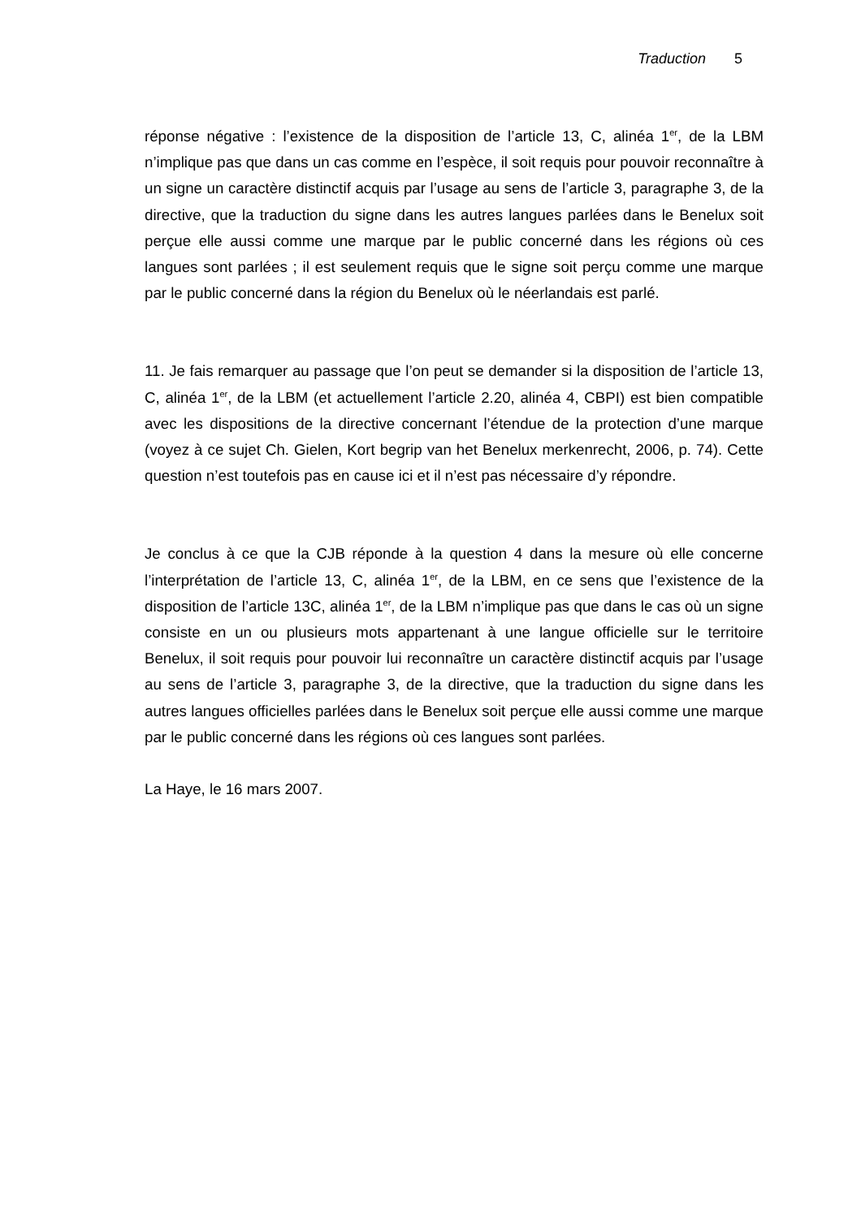Traduction 5
réponse négative : l’existence de la disposition de l’article 13, C, alinéa 1<sup>er</sup>, de la LBM n’implique pas que dans un cas comme en l’espèce, il soit requis pour pouvoir reconnaître à un signe un caractère distinctif acquis par l’usage au sens de l’article 3, paragraphe 3, de la directive, que la traduction du signe dans les autres langues parlées dans le Benelux soit perçue elle aussi comme une marque par le public concerné dans les régions où ces langues sont parlées ; il est seulement requis que le signe soit perçu comme une marque par le public concerné dans la région du Benelux où le néerlandais est parlé.
11. Je fais remarquer au passage que l’on peut se demander si la disposition de l’article 13, C, alinéa 1<sup>er</sup>, de la LBM (et actuellement l’article 2.20, alinéa 4, CBPI) est bien compatible avec les dispositions de la directive concernant l’étendue de la protection d’une marque (voyez à ce sujet Ch. Gielen, Kort begrip van het Benelux merkenrecht, 2006, p. 74). Cette question n’est toutefois pas en cause ici et il n’est pas nécessaire d’y répondre.
Je conclus à ce que la CJB réponde à la question 4 dans la mesure où elle concerne l’interprétation de l’article 13, C, alinéa 1<sup>er</sup>, de la LBM, en ce sens que l’existence de la disposition de l’article 13C, alinéa 1<sup>er</sup>, de la LBM n’implique pas que dans le cas où un signe consiste en un ou plusieurs mots appartenant à une langue officielle sur le territoire Benelux, il soit requis pour pouvoir lui reconnaître un caractère distinctif acquis par l’usage au sens de l’article 3, paragraphe 3, de la directive, que la traduction du signe dans les autres langues officielles parlées dans le Benelux soit perçue elle aussi comme une marque par le public concerné dans les régions où ces langues sont parlées.
La Haye, le 16 mars 2007.